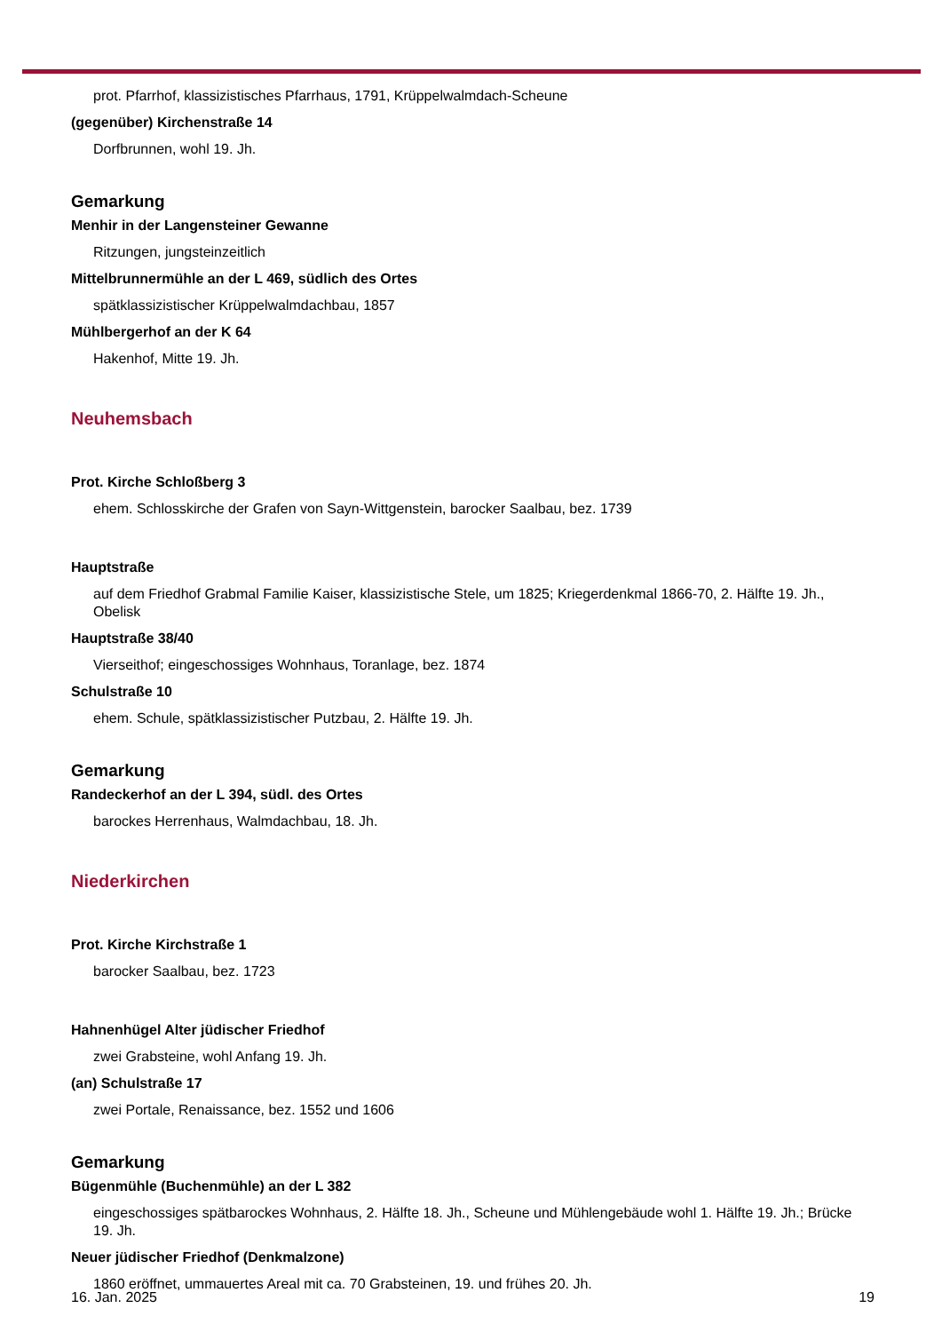prot. Pfarrhof, klassizistisches Pfarrhaus, 1791, Krüppelwalmdach-Scheune
(gegenüber) Kirchenstraße 14
Dorfbrunnen, wohl 19. Jh.
Gemarkung
Menhir in der Langensteiner Gewanne
Ritzungen, jungsteinzeitlich
Mittelbrunnermühle an der L 469, südlich des Ortes
spätklassizistischer Krüppelwalmdachbau, 1857
Mühlbergerhof an der K 64
Hakenhof, Mitte 19. Jh.
Neuhemsbach
Prot. Kirche Schloßberg 3
ehem. Schlosskirche der Grafen von Sayn-Wittgenstein, barocker Saalbau, bez. 1739
Hauptstraße
auf dem Friedhof Grabmal Familie Kaiser, klassizistische Stele, um 1825; Kriegerdenkmal 1866-70, 2. Hälfte 19. Jh., Obelisk
Hauptstraße 38/40
Vierseithof; eingeschossiges Wohnhaus, Toranlage, bez. 1874
Schulstraße 10
ehem. Schule, spätklassizistischer Putzbau, 2. Hälfte 19. Jh.
Gemarkung
Randeckerhof an der L 394, südl. des Ortes
barockes Herrenhaus, Walmdachbau, 18. Jh.
Niederkirchen
Prot. Kirche Kirchstraße 1
barocker Saalbau, bez. 1723
Hahnenhügel Alter jüdischer Friedhof
zwei Grabsteine, wohl Anfang 19. Jh.
(an) Schulstraße 17
zwei Portale, Renaissance, bez. 1552 und 1606
Gemarkung
Bügenmühle (Buchenmühle) an der L 382
eingeschossiges spätbarockes Wohnhaus, 2. Hälfte 18. Jh., Scheune und Mühlengebäude wohl 1. Hälfte 19. Jh.; Brücke 19. Jh.
Neuer jüdischer Friedhof (Denkmalzone)
1860 eröffnet, ummauertes Areal mit ca. 70 Grabsteinen, 19. und frühes 20. Jh.
16. Jan. 2025 19